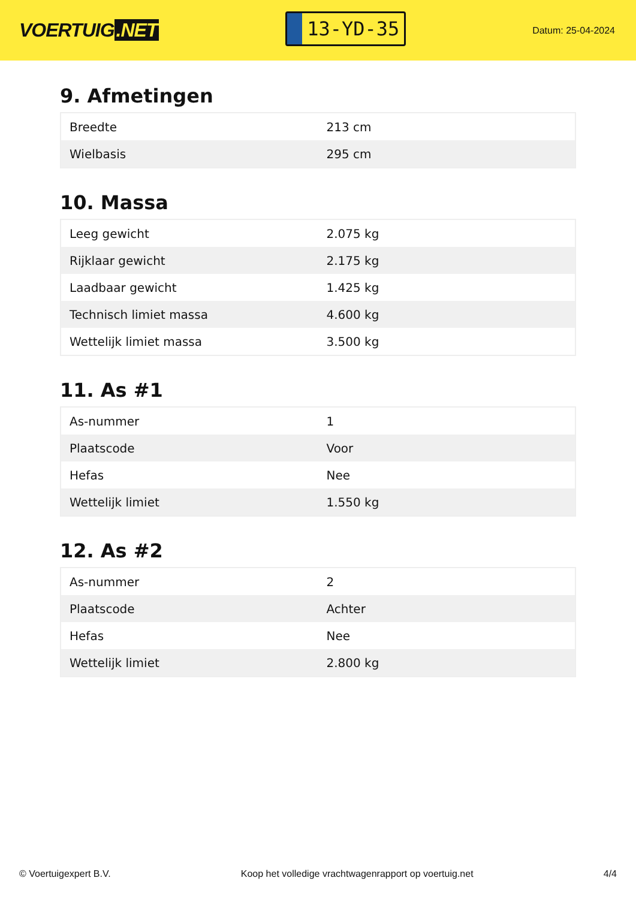VOERTUIG.NET
13-YD-35
Datum: 25-04-2024
9. Afmetingen
| Breedte | 213 cm |
| Wielbasis | 295 cm |
10. Massa
| Leeg gewicht | 2.075 kg |
| Rijklaar gewicht | 2.175 kg |
| Laadbaar gewicht | 1.425 kg |
| Technisch limiet massa | 4.600 kg |
| Wettelijk limiet massa | 3.500 kg |
11. As #1
| As-nummer | 1 |
| Plaatscode | Voor |
| Hefas | Nee |
| Wettelijk limiet | 1.550 kg |
12. As #2
| As-nummer | 2 |
| Plaatscode | Achter |
| Hefas | Nee |
| Wettelijk limiet | 2.800 kg |
© Voertuigexpert B.V. Koop het volledige vrachtwagenrapport op voertuig.net 4/4